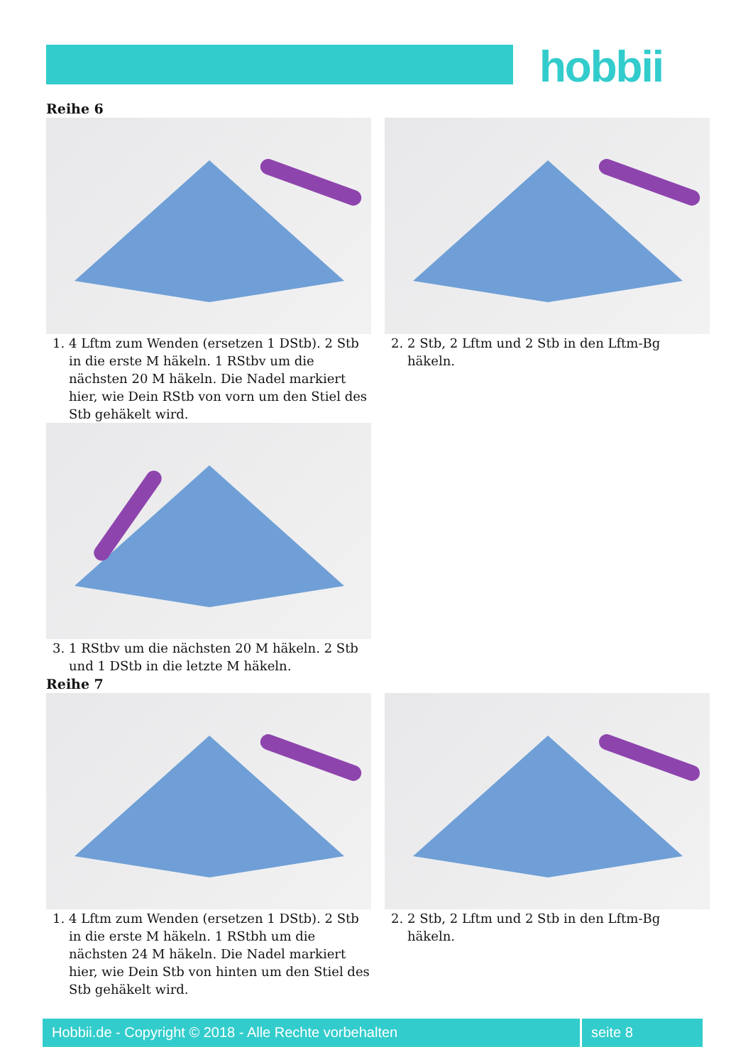hobbii
Reihe 6
1. 4 Lftm zum Wenden (ersetzen 1 DStb). 2 Stb in die erste M häkeln. 1 RStbv um die nächsten 20 M häkeln. Die Nadel markiert hier, wie Dein RStb von vorn um den Stiel des Stb gehäkelt wird.
2. 2 Stb, 2 Lftm und 2 Stb in den Lftm-Bg häkeln.
3. 1 RStbv um die nächsten 20 M häkeln. 2 Stb und 1 DStb in die letzte M häkeln.
Reihe 7
1. 4 Lftm zum Wenden (ersetzen 1 DStb). 2 Stb in die erste M häkeln. 1 RStbh um die nächsten 24 M häkeln. Die Nadel markiert hier, wie Dein Stb von hinten um den Stiel des Stb gehäkelt wird.
2. 2 Stb, 2 Lftm und 2 Stb in den Lftm-Bg häkeln.
Hobbii.de - Copyright © 2018 - Alle Rechte vorbehalten seite 8